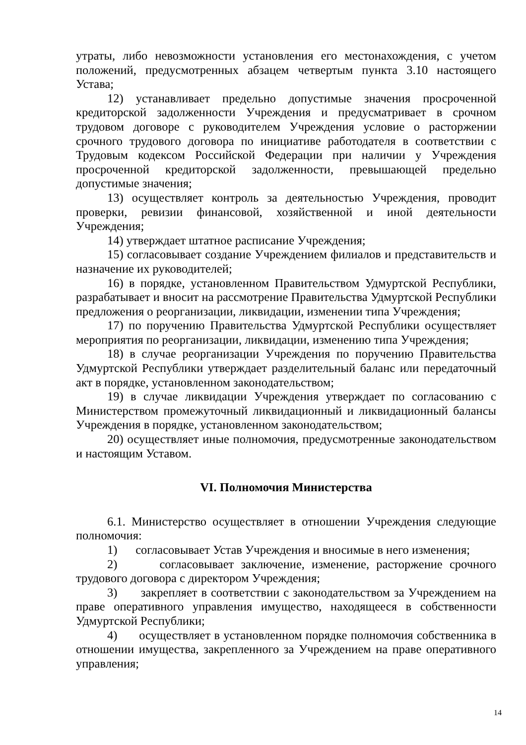утраты, либо невозможности установления его местонахождения, с учетом положений, предусмотренных абзацем четвертым пункта 3.10 настоящего Устава;
12) устанавливает предельно допустимые значения просроченной кредиторской задолженности Учреждения и предусматривает в срочном трудовом договоре с руководителем Учреждения условие о расторжении срочного трудового договора по инициативе работодателя в соответствии с Трудовым кодексом Российской Федерации при наличии у Учреждения просроченной кредиторской задолженности, превышающей предельно допустимые значения;
13) осуществляет контроль за деятельностью Учреждения, проводит проверки, ревизии финансовой, хозяйственной и иной деятельности Учреждения;
14) утверждает штатное расписание Учреждения;
15) согласовывает создание Учреждением филиалов и представительств и назначение их руководителей;
16) в порядке, установленном Правительством Удмуртской Республики, разрабатывает и вносит на рассмотрение Правительства Удмуртской Республики предложения о реорганизации, ликвидации, изменении типа Учреждения;
17) по поручению Правительства Удмуртской Республики осуществляет мероприятия по реорганизации, ликвидации, изменению типа Учреждения;
18) в случае реорганизации Учреждения по поручению Правительства Удмуртской Республики утверждает разделительный баланс или передаточный акт в порядке, установленном законодательством;
19) в случае ликвидации Учреждения утверждает по согласованию с Министерством промежуточный ликвидационный и ликвидационный балансы Учреждения в порядке, установленном законодательством;
20) осуществляет иные полномочия, предусмотренные законодательством и настоящим Уставом.
VI. Полномочия Министерства
6.1. Министерство осуществляет в отношении Учреждения следующие полномочия:
1) согласовывает Устав Учреждения и вносимые в него изменения;
2) согласовывает заключение, изменение, расторжение срочного трудового договора с директором Учреждения;
3) закрепляет в соответствии с законодательством за Учреждением на праве оперативного управления имущество, находящееся в собственности Удмуртской Республики;
4) осуществляет в установленном порядке полномочия собственника в отношении имущества, закрепленного за Учреждением на праве оперативного управления;
14